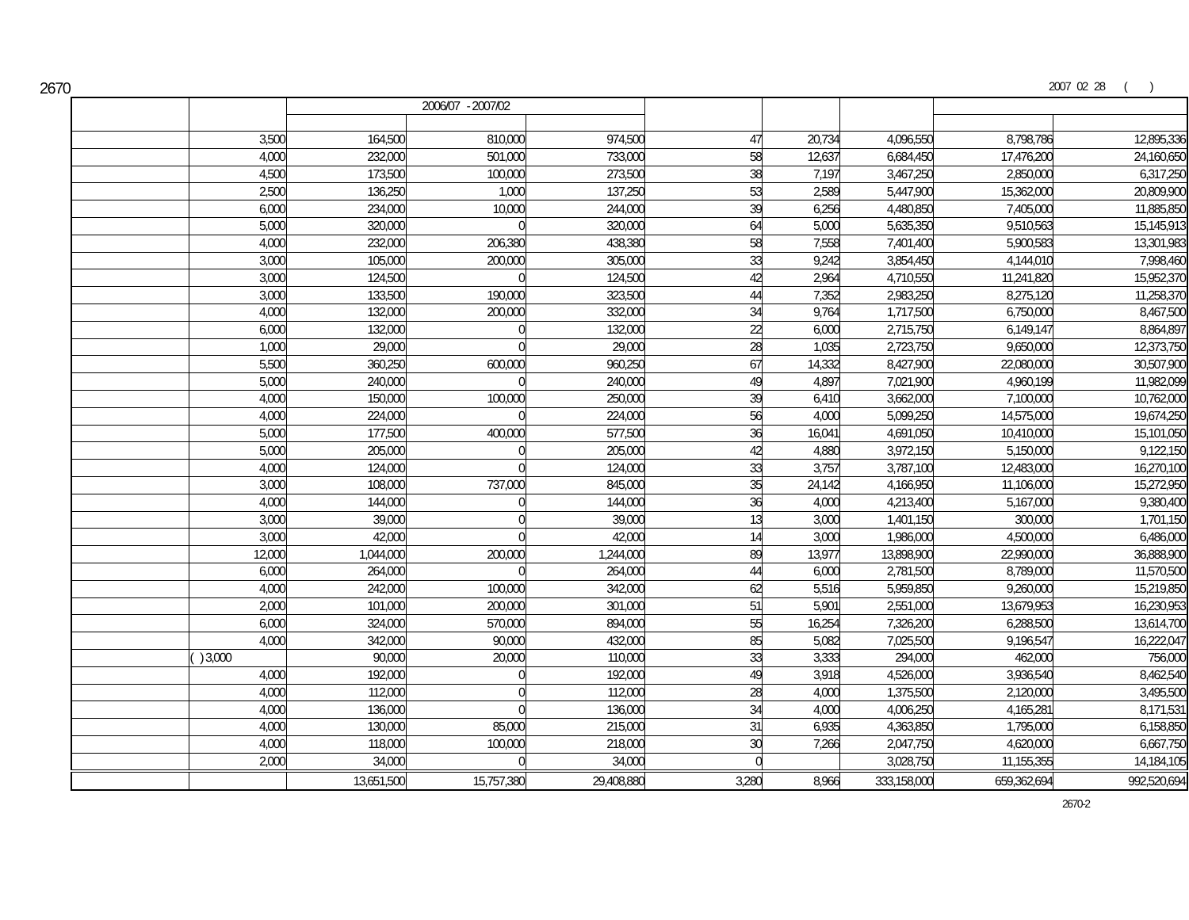2670 2007 02 28 ( )
| | | 2006/07 - 2007/02 | | | | | | | |
| | 3,500 | 164,500 | 810,000 | 974,500 | 47 | 20,734 | 4,096,550 | 8,798,786 | 12,895,336 |
| | 4,000 | 232,000 | 501,000 | 733,000 | 58 | 12,637 | 6,684,450 | 17,476,200 | 24,160,650 |
| | 4,500 | 173,500 | 100,000 | 273,500 | 38 | 7,197 | 3,467,250 | 2,850,000 | 6,317,250 |
| | 2,500 | 136,250 | 1,000 | 137,250 | 53 | 2,589 | 5,447,900 | 15,362,000 | 20,809,900 |
| | 6,000 | 234,000 | 10,000 | 244,000 | 39 | 6,256 | 4,480,850 | 7,405,000 | 11,885,850 |
| | 5,000 | 320,000 | 0 | 320,000 | 64 | 5,000 | 5,635,350 | 9,510,563 | 15,145,913 |
| | 4,000 | 232,000 | 206,380 | 438,380 | 58 | 7,558 | 7,401,400 | 5,900,583 | 13,301,983 |
| | 3,000 | 105,000 | 200,000 | 305,000 | 33 | 9,242 | 3,854,450 | 4,144,010 | 7,998,460 |
| | 3,000 | 124,500 | 0 | 124,500 | 42 | 2,964 | 4,710,550 | 11,241,820 | 15,952,370 |
| | 3,000 | 133,500 | 190,000 | 323,500 | 44 | 7,352 | 2,983,250 | 8,275,120 | 11,258,370 |
| | 4,000 | 132,000 | 200,000 | 332,000 | 34 | 9,764 | 1,717,500 | 6,750,000 | 8,467,500 |
| | 6,000 | 132,000 | 0 | 132,000 | 22 | 6,000 | 2,715,750 | 6,149,147 | 8,864,897 |
| | 1,000 | 29,000 | 0 | 29,000 | 28 | 1,035 | 2,723,750 | 9,650,000 | 12,373,750 |
| | 5,500 | 360,250 | 600,000 | 960,250 | 67 | 14,332 | 8,427,900 | 22,080,000 | 30,507,900 |
| | 5,000 | 240,000 | 0 | 240,000 | 49 | 4,897 | 7,021,900 | 4,960,199 | 11,982,099 |
| | 4,000 | 150,000 | 100,000 | 250,000 | 39 | 6,410 | 3,662,000 | 7,100,000 | 10,762,000 |
| | 4,000 | 224,000 | 0 | 224,000 | 56 | 4,000 | 5,099,250 | 14,575,000 | 19,674,250 |
| | 5,000 | 177,500 | 400,000 | 577,500 | 36 | 16,041 | 4,691,050 | 10,410,000 | 15,101,050 |
| | 5,000 | 205,000 | 0 | 205,000 | 42 | 4,880 | 3,972,150 | 5,150,000 | 9,122,150 |
| | 4,000 | 124,000 | 0 | 124,000 | 33 | 3,757 | 3,787,100 | 12,483,000 | 16,270,100 |
| | 3,000 | 108,000 | 737,000 | 845,000 | 35 | 24,142 | 4,166,950 | 11,106,000 | 15,272,950 |
| | 4,000 | 144,000 | 0 | 144,000 | 36 | 4,000 | 4,213,400 | 5,167,000 | 9,380,400 |
| | 3,000 | 39,000 | 0 | 39,000 | 13 | 3,000 | 1,401,150 | 300,000 | 1,701,150 |
| | 3,000 | 42,000 | 0 | 42,000 | 14 | 3,000 | 1,986,000 | 4,500,000 | 6,486,000 |
| | 12,000 | 1,044,000 | 200,000 | 1,244,000 | 89 | 13,977 | 13,898,900 | 22,990,000 | 36,888,900 |
| | 6,000 | 264,000 | 0 | 264,000 | 44 | 6,000 | 2,781,500 | 8,789,000 | 11,570,500 |
| | 4,000 | 242,000 | 100,000 | 342,000 | 62 | 5,516 | 5,959,850 | 9,260,000 | 15,219,850 |
| | 2,000 | 101,000 | 200,000 | 301,000 | 51 | 5,901 | 2,551,000 | 13,679,953 | 16,230,953 |
| | 6,000 | 324,000 | 570,000 | 894,000 | 55 | 16,254 | 7,326,200 | 6,288,500 | 13,614,700 |
| | 4,000 | 342,000 | 90,000 | 432,000 | 85 | 5,082 | 7,025,500 | 9,196,547 | 16,222,047 |
| | ( ) 3,000 | 90,000 | 20,000 | 110,000 | 33 | 3,333 | 294,000 | 462,000 | 756,000 |
| | 4,000 | 192,000 | 0 | 192,000 | 49 | 3,918 | 4,526,000 | 3,936,540 | 8,462,540 |
| | 4,000 | 112,000 | 0 | 112,000 | 28 | 4,000 | 1,375,500 | 2,120,000 | 3,495,500 |
| | 4,000 | 136,000 | 0 | 136,000 | 34 | 4,000 | 4,006,250 | 4,165,281 | 8,171,531 |
| | 4,000 | 130,000 | 85,000 | 215,000 | 31 | 6,935 | 4,363,850 | 1,795,000 | 6,158,850 |
| | 4,000 | 118,000 | 100,000 | 218,000 | 30 | 7,266 | 2,047,750 | 4,620,000 | 6,667,750 |
| | 2,000 | 34,000 | 0 | 34,000 | 0 | | 3,028,750 | 11,155,355 | 14,184,105 |
| | | 13,651,500 | 15,757,380 | 29,408,880 | 3,280 | 8,966 | 333,158,000 | 659,362,694 | 992,520,694 |
2670-2